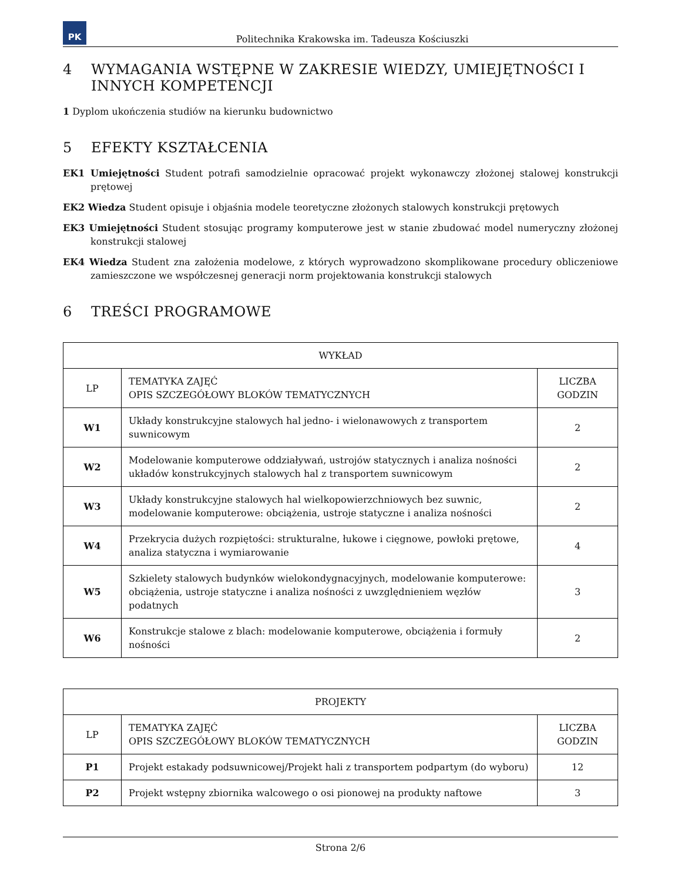PK
Politechnika Krakowska im. Tadeusza Kościuszki
4 WYMAGANIA WSTĘPNE W ZAKRESIE WIEDZY, UMIEJĘTNOŚCI I INNYCH KOMPETENCJI
1 Dyplom ukończenia studiów na kierunku budownictwo
5 EFEKTY KSZTAŁCENIA
EK1 Umiejętności Student potrafi samodzielnie opracować projekt wykonawczy złożonej stalowej konstrukcji prętowej
EK2 Wiedza Student opisuje i objaśnia modele teoretyczne złożonych stalowych konstrukcji prętowych
EK3 Umiejętności Student stosując programy komputerowe jest w stanie zbudować model numeryczny złożonej konstrukcji stalowej
EK4 Wiedza Student zna założenia modelowe, z których wyprowadzono skomplikowane procedury obliczeniowe zamieszczone we współczesnej generacji norm projektowania konstrukcji stalowych
6 TREŚCI PROGRAMOWE
| WYKŁAD | | |
| --- | --- | --- |
| LP | TEMATYKA ZAJĘĆ OPIS SZCZEGÓŁOWY BLOKÓW TEMATYCZNYCH | LICZBA GODZIN |
| W1 | Układy konstrukcyjne stalowych hal jedno- i wielonawowych z transportem suwnicowym | 2 |
| W2 | Modelowanie komputerowe oddziaływań, ustrojów statycznych i analiza nośności układów konstrukcyjnych stalowych hal z transportem suwnicowym | 2 |
| W3 | Układy konstrukcyjne stalowych hal wielkopowierzchniowych bez suwnic, modelowanie komputerowe: obciążenia, ustroje statyczne i analiza nośności | 2 |
| W4 | Przekrycia dużych rozpiętości: strukturalne, łukowe i cięgnowe, powłoki prętowe, analiza statyczna i wymiarowanie | 4 |
| W5 | Szkielety stalowych budynków wielokondygnacyjnych, modelowanie komputerowe: obciążenia, ustroje statyczne i analiza nośności z uwzględnieniem węzłów podatnych | 3 |
| W6 | Konstrukcje stalowe z blach: modelowanie komputerowe, obciążenia i formuły nośności | 2 |
| PROJEKTY | | |
| --- | --- | --- |
| LP | TEMATYKA ZAJĘĆ OPIS SZCZEGÓŁOWY BLOKÓW TEMATYCZNYCH | LICZBA GODZIN |
| P1 | Projekt estakady podsuwnicowej/Projekt hali z transportem podpartym (do wyboru) | 12 |
| P2 | Projekt wstępny zbiornika walcowego o osi pionowej na produkty naftowe | 3 |
Strona 2/6